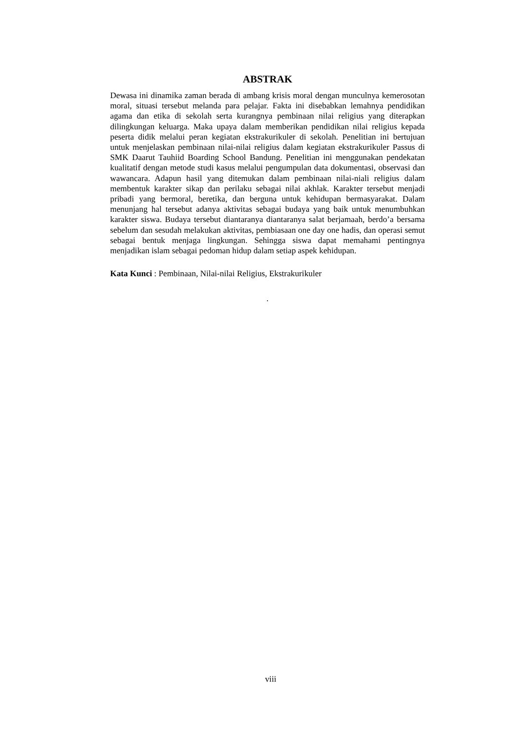ABSTRAK
Dewasa ini dinamika zaman berada di ambang krisis moral dengan munculnya kemerosotan moral, situasi tersebut melanda para pelajar. Fakta ini disebabkan lemahnya pendidikan agama dan etika di sekolah serta kurangnya pembinaan nilai religius yang diterapkan dilingkungan keluarga. Maka upaya dalam memberikan pendidikan nilai religius kepada peserta didik melalui peran kegiatan ekstrakurikuler di sekolah. Penelitian ini bertujuan untuk menjelaskan pembinaan nilai-nilai religius dalam kegiatan ekstrakurikuler Passus di SMK Daarut Tauhiid Boarding School Bandung. Penelitian ini menggunakan pendekatan kualitatif dengan metode studi kasus melalui pengumpulan data dokumentasi, observasi dan wawancara. Adapun hasil yang ditemukan dalam pembinaan nilai-niali religius dalam membentuk karakter sikap dan perilaku sebagai nilai akhlak. Karakter tersebut menjadi pribadi yang bermoral, beretika, dan berguna untuk kehidupan bermasyarakat. Dalam menunjang hal tersebut adanya aktivitas sebagai budaya yang baik untuk menumbuhkan karakter siswa. Budaya tersebut diantaranya diantaranya salat berjamaah, berdo’a bersama sebelum dan sesudah melakukan aktivitas, pembiasaan one day one hadis, dan operasi semut sebagai bentuk menjaga lingkungan. Sehingga siswa dapat memahami pentingnya menjadikan islam sebagai pedoman hidup dalam setiap aspek kehidupan.
Kata Kunci : Pembinaan, Nilai-nilai Religius, Ekstrakurikuler
.
viii